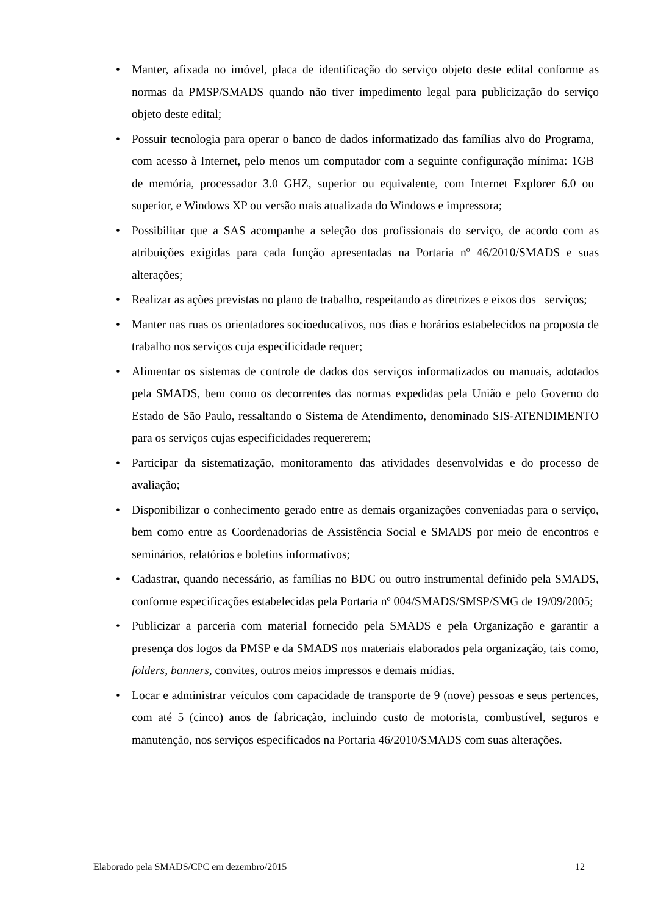• Manter, afixada no imóvel, placa de identificação do serviço objeto deste edital conforme as normas da PMSP/SMADS quando não tiver impedimento legal para publicização do serviço objeto deste edital;
• Possuir tecnologia para operar o banco de dados informatizado das famílias alvo do Programa, com acesso à Internet, pelo menos um computador com a seguinte configuração mínima: 1GB de memória, processador 3.0 GHZ, superior ou equivalente, com Internet Explorer 6.0 ou superior, e Windows XP ou versão mais atualizada do Windows e impressora;
• Possibilitar que a SAS acompanhe a seleção dos profissionais do serviço, de acordo com as atribuições exigidas para cada função apresentadas na Portaria nº 46/2010/SMADS e suas alterações;
• Realizar as ações previstas no plano de trabalho, respeitando as diretrizes e eixos dos serviços;
• Manter nas ruas os orientadores socioeducativos, nos dias e horários estabelecidos na proposta de trabalho nos serviços cuja especificidade requer;
• Alimentar os sistemas de controle de dados dos serviços informatizados ou manuais, adotados pela SMADS, bem como os decorrentes das normas expedidas pela União e pelo Governo do Estado de São Paulo, ressaltando o Sistema de Atendimento, denominado SIS-ATENDIMENTO para os serviços cujas especificidades requererem;
• Participar da sistematização, monitoramento das atividades desenvolvidas e do processo de avaliação;
• Disponibilizar o conhecimento gerado entre as demais organizações conveniadas para o serviço, bem como entre as Coordenadorias de Assistência Social e SMADS por meio de encontros e seminários, relatórios e boletins informativos;
• Cadastrar, quando necessário, as famílias no BDC ou outro instrumental definido pela SMADS, conforme especificações estabelecidas pela Portaria nº 004/SMADS/SMSP/SMG de 19/09/2005;
• Publicizar a parceria com material fornecido pela SMADS e pela Organização e garantir a presença dos logos da PMSP e da SMADS nos materiais elaborados pela organização, tais como, folders, banners, convites, outros meios impressos e demais mídias.
• Locar e administrar veículos com capacidade de transporte de 9 (nove) pessoas e seus pertences, com até 5 (cinco) anos de fabricação, incluindo custo de motorista, combustível, seguros e manutenção, nos serviços especificados na Portaria 46/2010/SMADS com suas alterações.
Elaborado pela SMADS/CPC em dezembro/2015 12